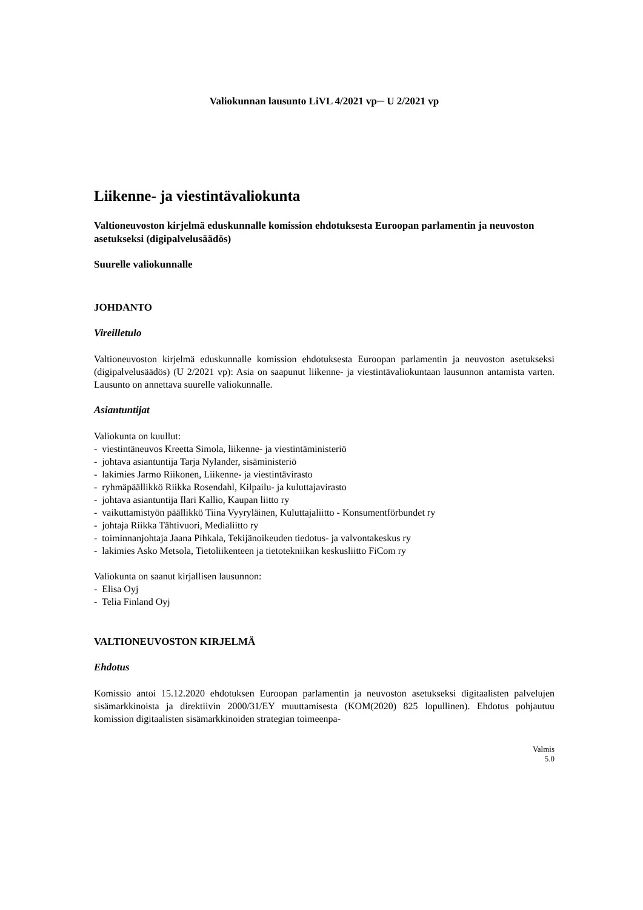Valiokunnan lausunto LiVL 4/2021 vp─ U 2/2021 vp
Liikenne- ja viestintävaliokunta
Valtioneuvoston kirjelmä eduskunnalle komission ehdotuksesta Euroopan parlamentin ja neuvoston asetukseksi (digipalvelusäädös)
Suurelle valiokunnalle
JOHDANTO
Vireilletulo
Valtioneuvoston kirjelmä eduskunnalle komission ehdotuksesta Euroopan parlamentin ja neuvoston asetukseksi (digipalvelusäädös) (U 2/2021 vp): Asia on saapunut liikenne- ja viestintävaliokuntaan lausunnon antamista varten. Lausunto on annettava suurelle valiokunnalle.
Asiantuntijat
Valiokunta on kuullut:
- viestintäneuvos Kreetta Simola, liikenne- ja viestintäministeriö
- johtava asiantuntija Tarja Nylander, sisäministeriö
- lakimies Jarmo Riikonen, Liikenne- ja viestintävirasto
- ryhmäpäällikkö Riikka Rosendahl, Kilpailu- ja kuluttajavirasto
- johtava asiantuntija Ilari Kallio, Kaupan liitto ry
- vaikuttamistyön päällikkö Tiina Vyyryläinen, Kuluttajaliitto - Konsumentförbundet ry
- johtaja Riikka Tähtivuori, Medialiitto ry
- toiminnanjohtaja Jaana Pihkala, Tekijänoikeuden tiedotus- ja valvontakeskus ry
- lakimies Asko Metsola, Tietoliikenteen ja tietotekniikan keskusliitto FiCom ry
Valiokunta on saanut kirjallisen lausunnon:
- Elisa Oyj
- Telia Finland Oyj
VALTIONEUVOSTON KIRJELMÄ
Ehdotus
Komissio antoi 15.12.2020 ehdotuksen Euroopan parlamentin ja neuvoston asetukseksi digitaalisten palvelujen sisämarkkinoista ja direktiivin 2000/31/EY muuttamisesta (KOM(2020) 825 lopullinen). Ehdotus pohjautuu komission digitaalisten sisämarkkinoiden strategian toimeenpa-
Valmis
5.0